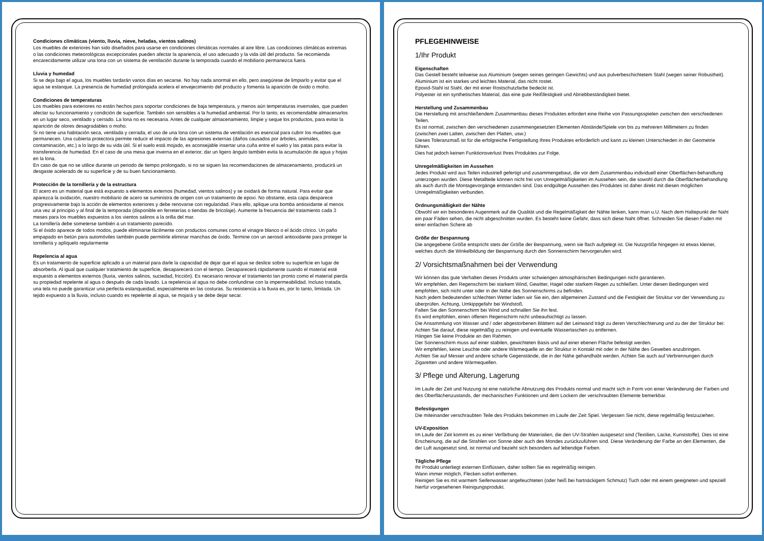Condiciones climáticas (viento, lluvia, nieve, heladas, vientos salinos)
Los muebles de exteriores han sido diseñados para usarse en condiciones climáticas normales al aire libre. Las condiciones climáticas extremas o las condiciones meteorológicas excepcionales pueden afectar la apariencia, el uso adecuado y la vida útil del producto. Se recomienda encarecidamente utilizar una lona con un sistema de ventilación durante la temporada cuando el mobiliario permanezca fuera.
Lluvia y humedad
Si se deja bajo el agua, los muebles tardarán varios días en secarse. No hay nada anormal en ello, pero asegúrese de limpiarlo y evitar que el agua se estanque. La presencia de humedad prolongada acelera el envejecimiento del producto y fomenta la aparición de óxido o moho.
Condiciones de temperaturas
Los muebles para exteriores no están hechos para soportar condiciones de baja temperatura, y menos aún temperaturas invernales, que pueden afectar su funcionamiento y condición de superficie. También son sensibles a la humedad ambiental. Por lo tanto, es recomendable almacenarlos en un lugar seco, ventilado y cerrado. La lona no es necesaria. Antes de cualquier almacenamiento, limpie y seque los productos, para evitar la aparición de olores desagradables o moho.
Si no tiene una habitación seca, ventilada y cerrada, el uso de una lona con un sistema de ventilación es esencial para cubrir los muebles que permanecen. Una cubierta protectora permite reducir el impacto de las agresiones externas (daños causados por árboles, animales, contaminación, etc.) a lo largo de su vida útil. Si el suelo está mojado, es aconsejable insertar una cuña entre el suelo y las patas para evitar la transferencia de humedad. En el caso de una mesa que inverna en el exterior, dar un ligero ángulo también evita la acumulación de agua y hojas en la lona.
En caso de que no se utilice durante un periodo de tiempo prolongado, si no se siguen las recomendaciones de almacenamiento, producirá un desgaste acelerado de su superficie y de su buen funcionamiento.
Protección de la tornillería y de la estructura
El acero es un material que está expuesto a elementos externos (humedad, vientos salinos) y se oxidará de forma natural. Para evitar que aparezca la oxidación, nuestro mobiliario de acero se suministra de origen con un tratamiento de epoxi. No obstante, esta capa desparece progresivamente bajo la acción de elementos exteriores y debe renovarse con regularidad. Para ello, aplique una bomba antioxidante al menos una vez al principio y al final de la temporada (disponible en ferreterías o tiendas de bricolaje). Aumente la frecuencia del tratamiento cada 3 meses para los muebles expuestos a los vientos salinos a la orilla del mar.
La tornillería debe someterse también a un tratamiento parecido.
Si el óxido aparece de todos modos, puede eliminarse fácilmente con productos comunes como el vinagre blanco o el ácido cítrico. Un paño empapado en betún para automóviles también puede permitirle eliminar manchas de óxido. Termine con un aerosol antioxidante para proteger la tornillería y aplíquelo regularmente
Repelencia al agua
Es un tratamiento de superficie aplicado a un material para darle la capacidad de dejar que el agua se deslice sobre su superficie en lugar de absorberla. Al igual que cualquier tratamiento de superficie, desaparecerá con el tiempo. Desaparecerá rápidamente cuando el material esté expuesto a elementos externos (lluvia, vientos salinos, suciedad, fricción). Es necesario renovar el tratamiento tan pronto como el material pierda su propiedad repelente al agua o después de cada lavado. La repelencia al agua no debe confundirse con la impermeabilidad. Incluso tratada, una tela no puede garantizar una perfecta estanqueidad, especialmente en las costuras. Su resistencia a la lluvia es, por lo tanto, limitada. Un tejido expuesto a la lluvia, incluso cuando es repelente al agua, se mojará y se debe dejar secar.
PFLEGEHINWEISE
1/Ihr Produkt
Eigenschaften
Das Gestell besteht teilweise aus Aluminium (wegen seines geringen Gewichts) und aus pulverbeschichtetem Stahl (wegen seiner Robustheit).
Aluminium ist ein starkes und leichtes Material, das nicht rostet.
Epoxid-Stahl ist Stahl, der mit einer Rostschutzfarbe bedeckt ist.
Polyester ist ein synthetisches Material, das eine gute Reißfestigkeit und Abriebbeständigkeit bietet.
Herstellung und Zusammenbau
Die Herstellung mit anschließendem Zusammenbau dieses Produktes erfordert eine Reihe von Passungsspielen zwischen den verschiedenen Teilen.
Es ist normal, zwischen den verschiedenen zusammengesetzten Elementen Abstände/Spiele von bis zu mehreren Millimetern zu finden (zwischen zwei Latten, zwischen den Platten, usw.)
Dieses Toleranzmaß ist für die erfolgreiche Fertigstellung Ihres Produktes erforderlich und kann zu kleinen Unterschieden in der Geometrie führen.
Dies hat jedoch keinen Funktionsverlust Ihres Produktes zur Folge.
Unregelmäßigkeiten im Aussehen
Jedes Produkt wird aus Teilen industriell gefertigt und zusammengebaut, die vor dem Zusammenbau individuell einer Oberflächen-behandlung unterzogen wurden. Diese Metallteile können nicht frei von Unregelmäßigkeiten im Aussehen sein, die sowohl durch die Oberflächenbehandlung als auch durch die Montagevorgänge entstanden sind. Das endgültige Aussehen des Produktes ist daher direkt mit diesen möglichen Unregelmäßigkeiten verbunden.
Ordnungsmäßigkeit der Nähte
Obwohl wir ein besonderes Augenmerk auf die Qualität und die Regelmäßigkeit der Nähte lenken, kann man u.U. Nach dem Haltepunkt der Naht ein paar Fäden sehen, die nicht abgeschnitten wurden. Es besteht keine Gefahr, dass sich diese Naht öffnet. Schneiden Sie diesen Faden mit einer einfachen Schere ab
Größe der Bespannung
Die angegebene Größe entspricht stets der Größe der Bespannung, wenn sie flach aufgelegt ist. Die Nutzgröße hingegen ist etwas kleiner, welches durch die Winkelbildung der Bespannung durch den Sonnenschirm hervorgerufen wird.
2/ Vorsichtsmaßnahmen bei der Verwendung
Wir können das gute Verhalten dieses Produkts unter schwierigen atmosphärischen Bedingungen nicht garantieren.
Wir empfehlen, den Regenschirm bei starkem Wind, Gewitter, Hagel oder starkem Regen zu schließen. Unter diesen Bedingungen wird empfohlen, sich nicht unter oder in der Nähe des Sonnenschirms zu befinden.
Nach jedem bedeutenden schlechten Wetter laden wir Sie ein, den allgemeinen Zustand und die Festigkeit der Struktur vor der Verwendung zu überprüfen. Achtung, Umkippgefahr bei Windstoß.
Falten Sie den Sonnenschirm bei Wind und schnallen Sie ihn fest.
Es wird empfohlen, einen offenen Regenschirm nicht unbeaufsichtigt zu lassen.
Die Ansammlung von Wasser und / oder abgestorbenen Blättern auf der Leinwand trägt zu deren Verschlechterung und zu der der Struktur bei: Achten Sie darauf, diese regelmäßig zu reinigen und eventuelle Wassertaschen zu entfernen.
Hängen Sie keine Produkte an den Rahmen.
Der Sonnenschirm muss auf einer stabilen, gewichteten Basis und auf einer ebenen Fläche befestigt werden.
Wir empfehlen, keine Leuchte oder andere Wärmequelle an der Struktur in Kontakt mit oder in der Nähe des Gewebes anzubringen.
Achten Sie auf Messer und andere scharfe Gegenstände, die in der Nähe gehandhabt werden. Achten Sie auch auf Verbrennungen durch Zigaretten und andere Wärmequellen.
3/ Pflege und Alterung, Lagerung
Im Laufe der Zeit und Nutzung ist eine natürliche Abnutzung des Produkts normal und macht sich in Form von einer Veränderung der Farben und des Oberflächenzustands, der mechanischen Funktionen und dem Lockern der verschraubten Elemente bemerkbar.
Befestigungen
Die miteinander verschraubten Teile des Produkts bekommen im Laufe der Zeit Spiel. Vergessen Sie nicht, diese regelmäßig festzuziehen.
UV-Exposition
Im Laufe der Zeit kommt es zu einer Verfärbung der Materialien, die den UV-Strahlen ausgesetzt sind (Textilien, Lacke, Kunststoffe). Dies ist eine Erscheinung, die auf die Strahlen von Sonne aber auch des Mondes zurückzuführen sind. Diese Veränderung der Farbe an den Elementen, die der Luft ausgesetzt sind, ist normal und bezieht sich besonders auf lebendige Farben.
Tägliche Pflege
Ihr Produkt unterliegt externen Einflüssen, daher sollten Sie es regelmäßig reinigen.
Wann immer möglich, Flecken sofort entfernen.
Reinigen Sie es mit warmem Seifenwasser angefeuchteten (oder heiß bei hartnäckigem Schmutz) Tuch oder mit einem geeigneten und speziell hierfür vorgesehenen Reinigungsprodukt.